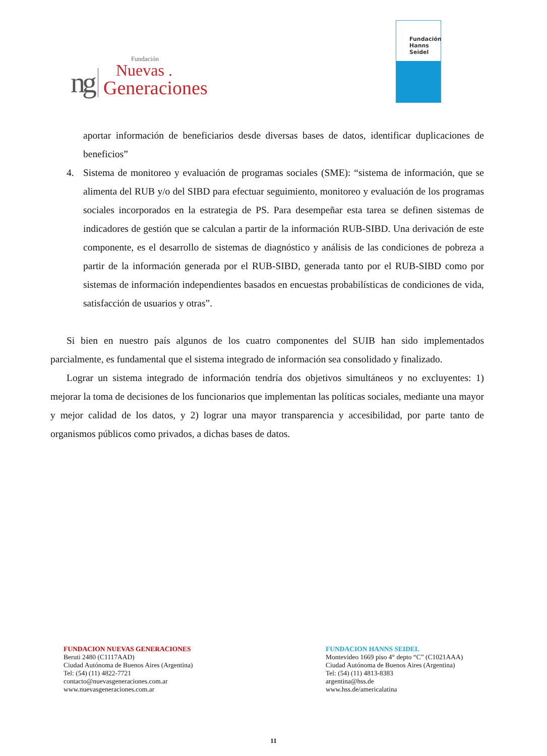ng
Fundación
Nuevas .
Generaciones
Fundación
Hanns
Seidel
aportar información de beneficiarios desde diversas bases de datos, identificar duplicaciones de beneficios”
4. Sistema de monitoreo y evaluación de programas sociales (SME): “sistema de información, que se alimenta del RUB y/o del SIBD para efectuar seguimiento, monitoreo y evaluación de los programas sociales incorporados en la estrategia de PS. Para desempeñar esta tarea se definen sistemas de indicadores de gestión que se calculan a partir de la información RUB-SIBD. Una derivación de este componente, es el desarrollo de sistemas de diagnóstico y análisis de las condiciones de pobreza a partir de la información generada por el RUB-SIBD, generada tanto por el RUB-SIBD como por sistemas de información independientes basados en encuestas probabilísticas de condiciones de vida, satisfacción de usuarios y otras”.
Si bien en nuestro país algunos de los cuatro componentes del SUIB han sido implementados parcialmente, es fundamental que el sistema integrado de información sea consolidado y finalizado.
Lograr un sistema integrado de información tendría dos objetivos simultáneos y no excluyentes: 1) mejorar la toma de decisiones de los funcionarios que implementan las políticas sociales, mediante una mayor y mejor calidad de los datos, y 2) lograr una mayor transparencia y accesibilidad, por parte tanto de organismos públicos como privados, a dichas bases de datos.
FUNDACION NUEVAS GENERACIONES
Beruti 2480 (C1117AAD)
Ciudad Autónoma de Buenos Aires (Argentina)
Tel: (54) (11) 4822-7721
contacto@nuevasgeneraciones.com.ar
www.nuevasgeneraciones.com.ar
FUNDACION HANNS SEIDEL
Montevideo 1669 piso 4° depto “C” (C1021AAA)
Ciudad Autónoma de Buenos Aires (Argentina)
Tel: (54) (11) 4813-8383
argentina@hss.de
www.hss.de/americalatina
11